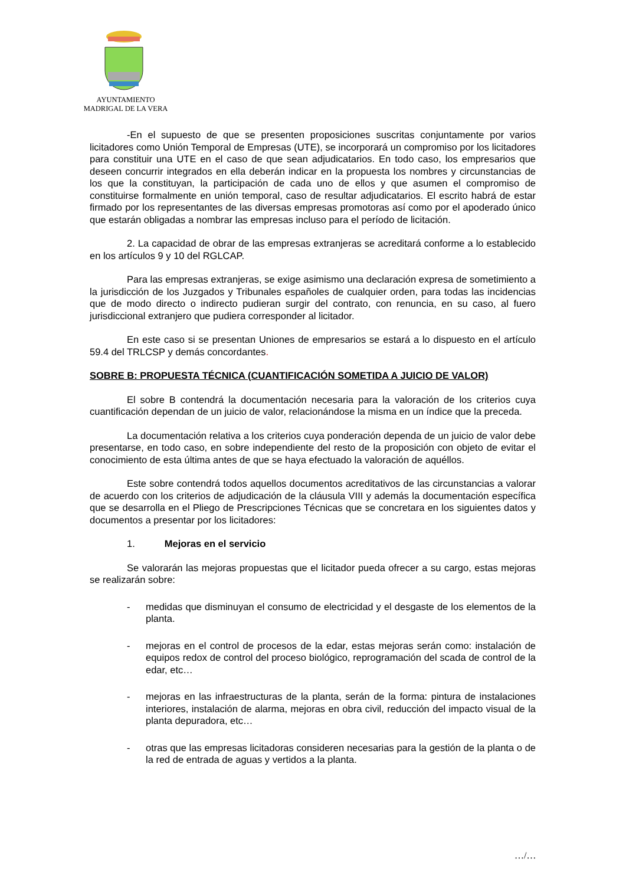AYUNTAMIENTO
MADRIGAL DE LA VERA
-En el supuesto de que se presenten proposiciones suscritas conjuntamente por varios licitadores como Unión Temporal de Empresas (UTE), se incorporará un compromiso por los licitadores para constituir una UTE en el caso de que sean adjudicatarios. En todo caso, los empresarios que deseen concurrir integrados en ella deberán indicar en la propuesta los nombres y circunstancias de los que la constituyan, la participación de cada uno de ellos y que asumen el compromiso de constituirse formalmente en unión temporal, caso de resultar adjudicatarios. El escrito habrá de estar firmado por los representantes de las diversas empresas promotoras así como por el apoderado único que estarán obligadas a nombrar las empresas incluso para el período de licitación.
2. La capacidad de obrar de las empresas extranjeras se acreditará conforme a lo establecido en los artículos 9 y 10 del RGLCAP.
Para las empresas extranjeras, se exige asimismo una declaración expresa de sometimiento a la jurisdicción de los Juzgados y Tribunales españoles de cualquier orden, para todas las incidencias que de modo directo o indirecto pudieran surgir del contrato, con renuncia, en su caso, al fuero jurisdiccional extranjero que pudiera corresponder al licitador.
En este caso si se presentan Uniones de empresarios se estará a lo dispuesto en el artículo 59.4 del TRLCSP y demás concordantes.
SOBRE B: PROPUESTA TÉCNICA (CUANTIFICACIÓN SOMETIDA A JUICIO DE VALOR)
El sobre B contendrá la documentación necesaria para la valoración de los criterios cuya cuantificación dependan de un juicio de valor, relacionándose la misma en un índice que la preceda.
La documentación relativa a los criterios cuya ponderación dependa de un juicio de valor debe presentarse, en todo caso, en sobre independiente del resto de la proposición con objeto de evitar el conocimiento de esta última antes de que se haya efectuado la valoración de aquéllos.
Este sobre contendrá todos aquellos documentos acreditativos de las circunstancias a valorar de acuerdo con los criterios de adjudicación de la cláusula VIII y además la documentación específica que se desarrolla en el Pliego de Prescripciones Técnicas que se concretara en los siguientes datos y documentos a presentar por los licitadores:
1. Mejoras en el servicio
Se valorarán las mejoras propuestas que el licitador pueda ofrecer a su cargo, estas mejoras se realizarán sobre:
- medidas que disminuyan el consumo de electricidad y el desgaste de los elementos de la planta.
- mejoras en el control de procesos de la edar, estas mejoras serán como: instalación de equipos redox de control del proceso biológico, reprogramación del scada de control de la edar, etc…
- mejoras en las infraestructuras de la planta, serán de la forma: pintura de instalaciones interiores, instalación de alarma, mejoras en obra civil, reducción del impacto visual de la planta depuradora, etc…
- otras que las empresas licitadoras consideren necesarias para la gestión de la planta o de la red de entrada de aguas y vertidos a la planta.
…/…